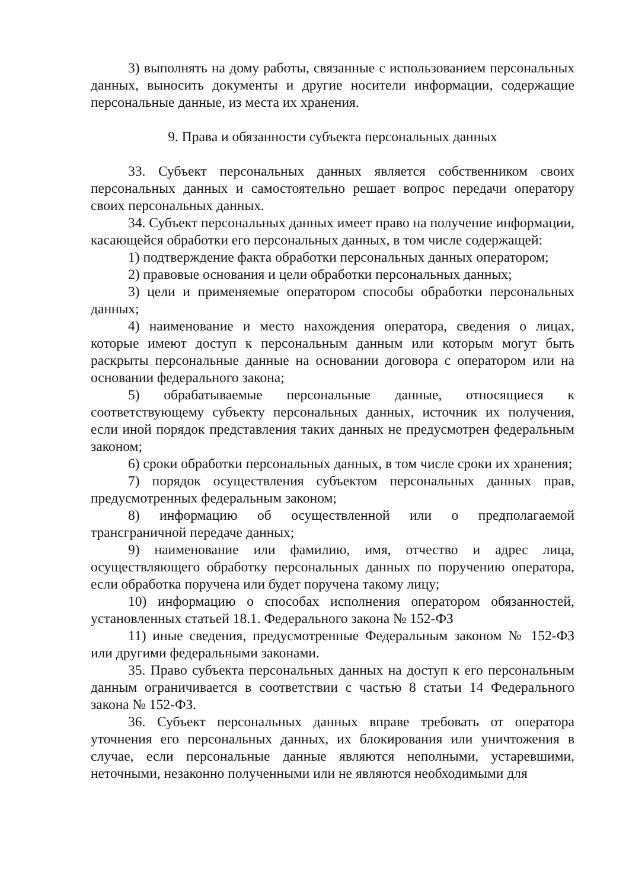3) выполнять на дому работы, связанные с использованием персональных данных, выносить документы и другие носители информации, содержащие персональные данные, из места их хранения.
9. Права и обязанности субъекта персональных данных
33. Субъект персональных данных является собственником своих персональных данных и самостоятельно решает вопрос передачи оператору своих персональных данных.
34. Субъект персональных данных имеет право на получение информации, касающейся обработки его персональных данных, в том числе содержащей:
1) подтверждение факта обработки персональных данных оператором;
2) правовые основания и цели обработки персональных данных;
3) цели и применяемые оператором способы обработки персональных данных;
4) наименование и место нахождения оператора, сведения о лицах, которые имеют доступ к персональным данным или которым могут быть раскрыты персональные данные на основании договора с оператором или на основании федерального закона;
5) обрабатываемые персональные данные, относящиеся к соответствующему субъекту персональных данных, источник их получения, если иной порядок представления таких данных не предусмотрен федеральным законом;
6) сроки обработки персональных данных, в том числе сроки их хранения;
7) порядок осуществления субъектом персональных данных прав, предусмотренных федеральным законом;
8) информацию об осуществленной или о предполагаемой трансграничной передаче данных;
9) наименование или фамилию, имя, отчество и адрес лица, осуществляющего обработку персональных данных по поручению оператора, если обработка поручена или будет поручена такому лицу;
10) информацию о способах исполнения оператором обязанностей, установленных статьей 18.1. Федерального закона № 152-ФЗ
11) иные сведения, предусмотренные Федеральным законом № 152-ФЗ или другими федеральными законами.
35. Право субъекта персональных данных на доступ к его персональным данным ограничивается в соответствии с частью 8 статьи 14 Федерального закона № 152-ФЗ.
36. Субъект персональных данных вправе требовать от оператора уточнения его персональных данных, их блокирования или уничтожения в случае, если персональные данные являются неполными, устаревшими, неточными, незаконно полученными или не являются необходимыми для